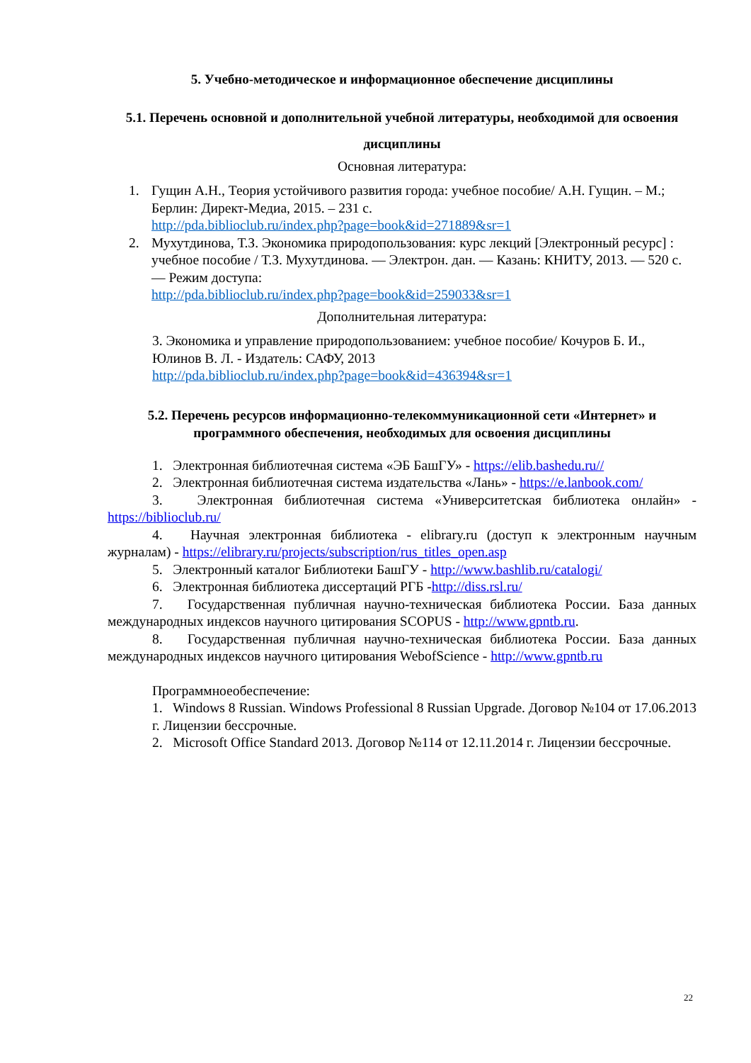5. Учебно-методическое и информационное обеспечение дисциплины
5.1. Перечень основной и дополнительной учебной литературы, необходимой для освоения дисциплины
Основная литература:
1. Гущин А.Н., Теория устойчивого развития города: учебное пособие/ А.Н. Гущин. – М.; Берлин: Директ-Медиа, 2015. – 231 с.
http://pda.biblioclub.ru/index.php?page=book&id=271889&sr=1
2. Мухутдинова, Т.З. Экономика природопользования: курс лекций [Электронный ресурс] : учебное пособие / Т.З. Мухутдинова. — Электрон. дан. — Казань: КНИТУ, 2013. — 520 с. — Режим доступа:
http://pda.biblioclub.ru/index.php?page=book&id=259033&sr=1
Дополнительная литература:
3. Экономика и управление природопользованием: учебное пособие/ Кочуров Б. И., Юлинов В. Л. - Издатель: САФУ, 2013
http://pda.biblioclub.ru/index.php?page=book&id=436394&sr=1
5.2. Перечень ресурсов информационно-телекоммуникационной сети «Интернет» и программного обеспечения, необходимых для освоения дисциплины
1. Электронная библиотечная система «ЭБ БашГУ» - https://elib.bashedu.ru//
2. Электронная библиотечная система издательства «Лань» - https://e.lanbook.com/
3. Электронная библиотечная система «Университетская библиотека онлайн» - https://biblioclub.ru/
4. Научная электронная библиотека - elibrary.ru (доступ к электронным научным журналам) - https://elibrary.ru/projects/subscription/rus_titles_open.asp
5. Электронный каталог Библиотеки БашГУ - http://www.bashlib.ru/catalogi/
6. Электронная библиотека диссертаций РГБ -http://diss.rsl.ru/
7. Государственная публичная научно-техническая библиотека России. База данных международных индексов научного цитирования SCOPUS - http://www.gpntb.ru.
8. Государственная публичная научно-техническая библиотека России. База данных международных индексов научного цитирования WebofScience - http://www.gpntb.ru
Программноеобеспечение:
1. Windows 8 Russian. Windows Professional 8 Russian Upgrade. Договор №104 от 17.06.2013 г. Лицензии бессрочные.
2. Microsoft Office Standard 2013. Договор №114 от 12.11.2014 г. Лицензии бессрочные.
22